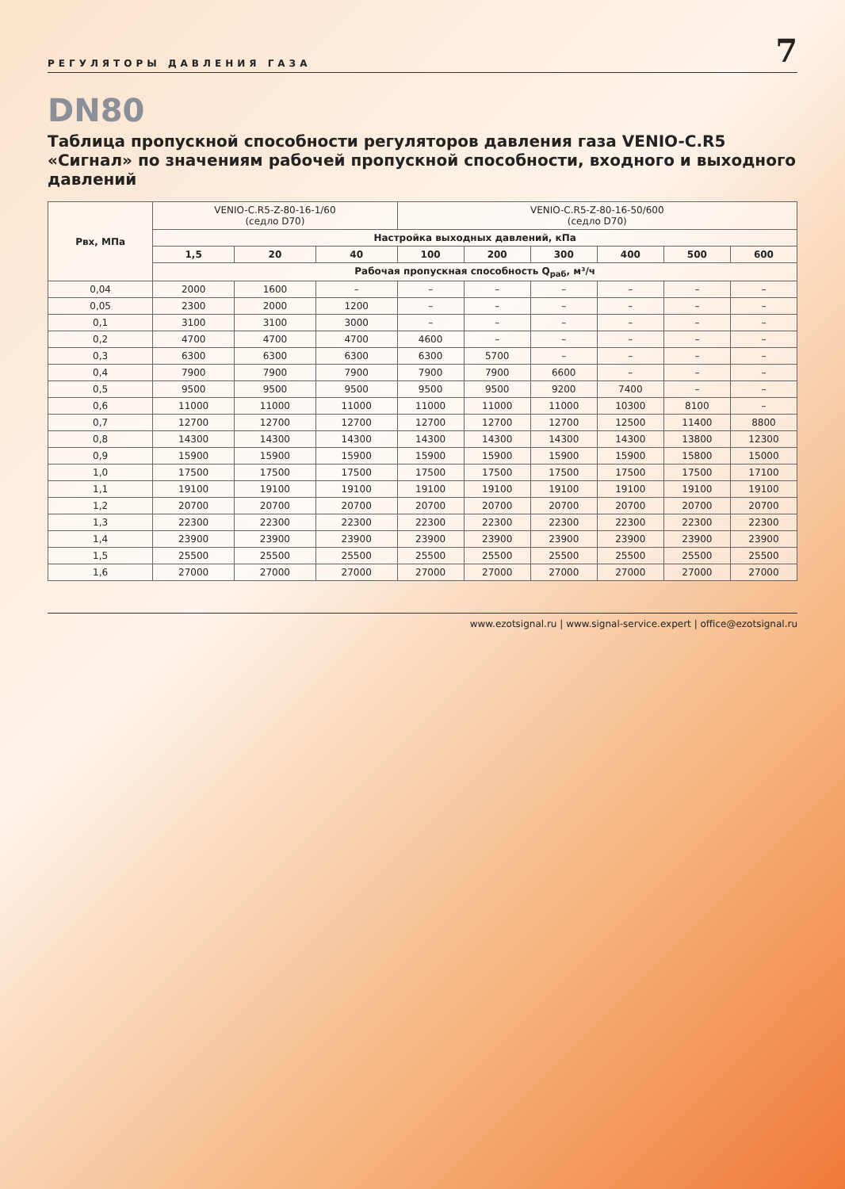РЕГУЛЯТОРЫ ДАВЛЕНИЯ ГАЗА 7
DN80
Таблица пропускной способности регуляторов давления газа VENIO-C.R5 «Сигнал» по значениям рабочей пропускной способности, входного и выходного давлений
| Рвх, МПа | VENIO-C.R5-Z-80-16-1/60 (седло D70) | | | VENIO-C.R5-Z-80-16-50/600 (седло D70) | | | | | |
| --- | --- | --- | --- | --- | --- | --- | --- | --- | --- |
| | Настройка выходных давлений, кПа | | | | | | | | |
| | 1,5 | 20 | 40 | 100 | 200 | 300 | 400 | 500 | 600 |
| | Рабочая пропускная способность Q<sub>раб</sub>, м³/ч | | | | | | | | |
| 0,04 | 2000 | 1600 | – | – | – | – | – | – | – |
| 0,05 | 2300 | 2000 | 1200 | – | – | – | – | – | – |
| 0,1 | 3100 | 3100 | 3000 | – | – | – | – | – | – |
| 0,2 | 4700 | 4700 | 4700 | 4600 | – | – | – | – | – |
| 0,3 | 6300 | 6300 | 6300 | 6300 | 5700 | – | – | – | – |
| 0,4 | 7900 | 7900 | 7900 | 7900 | 7900 | 6600 | – | – | – |
| 0,5 | 9500 | 9500 | 9500 | 9500 | 9500 | 9200 | 7400 | – | – |
| 0,6 | 11000 | 11000 | 11000 | 11000 | 11000 | 11000 | 10300 | 8100 | – |
| 0,7 | 12700 | 12700 | 12700 | 12700 | 12700 | 12700 | 12500 | 11400 | 8800 |
| 0,8 | 14300 | 14300 | 14300 | 14300 | 14300 | 14300 | 14300 | 13800 | 12300 |
| 0,9 | 15900 | 15900 | 15900 | 15900 | 15900 | 15900 | 15900 | 15800 | 15000 |
| 1,0 | 17500 | 17500 | 17500 | 17500 | 17500 | 17500 | 17500 | 17500 | 17100 |
| 1,1 | 19100 | 19100 | 19100 | 19100 | 19100 | 19100 | 19100 | 19100 | 19100 |
| 1,2 | 20700 | 20700 | 20700 | 20700 | 20700 | 20700 | 20700 | 20700 | 20700 |
| 1,3 | 22300 | 22300 | 22300 | 22300 | 22300 | 22300 | 22300 | 22300 | 22300 |
| 1,4 | 23900 | 23900 | 23900 | 23900 | 23900 | 23900 | 23900 | 23900 | 23900 |
| 1,5 | 25500 | 25500 | 25500 | 25500 | 25500 | 25500 | 25500 | 25500 | 25500 |
| 1,6 | 27000 | 27000 | 27000 | 27000 | 27000 | 27000 | 27000 | 27000 | 27000 |
www.ezotsignal.ru | www.signal-service.expert | office@ezotsignal.ru